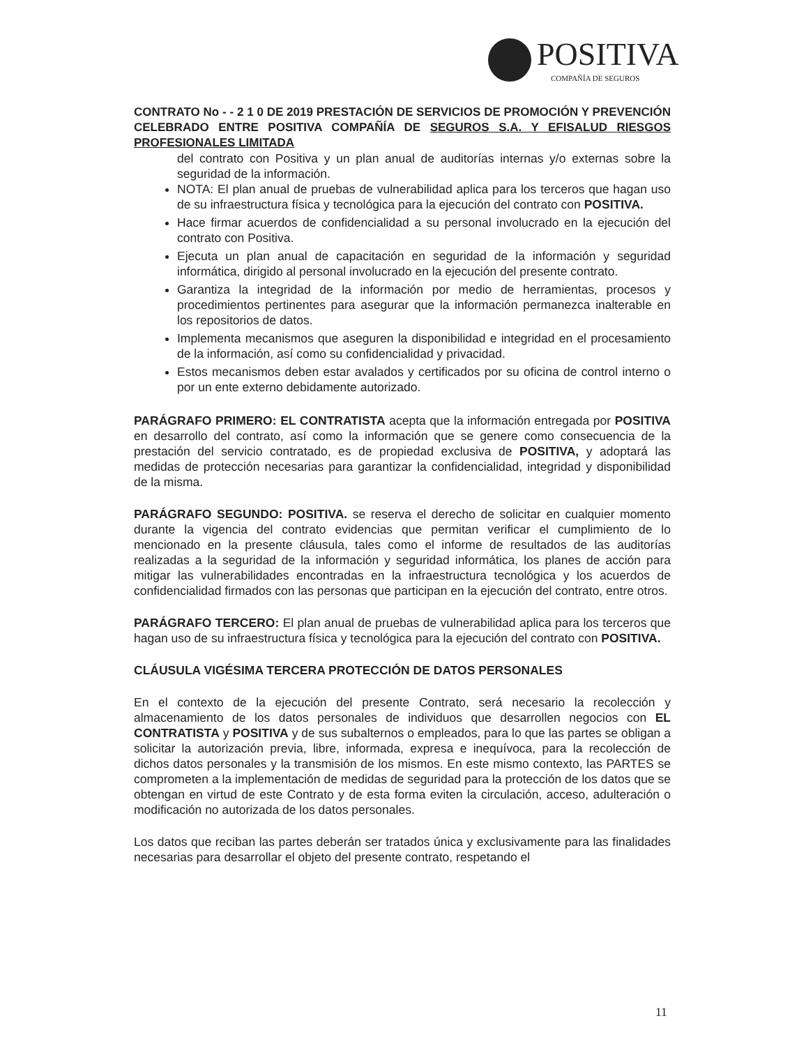POSITIVA
COMPAÑÍA DE SEGUROS
CONTRATO No - - 2 1 0 DE 2019 PRESTACIÓN DE SERVICIOS DE PROMOCIÓN Y PREVENCIÓN CELEBRADO ENTRE POSITIVA COMPAÑÍA DE SEGUROS S.A. Y EFISALUD RIESGOS PROFESIONALES LIMITADA
del contrato con Positiva y un plan anual de auditorías internas y/o externas sobre la seguridad de la información.
NOTA: El plan anual de pruebas de vulnerabilidad aplica para los terceros que hagan uso de su infraestructura física y tecnológica para la ejecución del contrato con POSITIVA.
Hace firmar acuerdos de confidencialidad a su personal involucrado en la ejecución del contrato con Positiva.
Ejecuta un plan anual de capacitación en seguridad de la información y seguridad informática, dirigido al personal involucrado en la ejecución del presente contrato.
Garantiza la integridad de la información por medio de herramientas, procesos y procedimientos pertinentes para asegurar que la información permanezca inalterable en los repositorios de datos.
Implementa mecanismos que aseguren la disponibilidad e integridad en el procesamiento de la información, así como su confidencialidad y privacidad.
Estos mecanismos deben estar avalados y certificados por su oficina de control interno o por un ente externo debidamente autorizado.
PARÁGRAFO PRIMERO: EL CONTRATISTA acepta que la información entregada por POSITIVA en desarrollo del contrato, así como la información que se genere como consecuencia de la prestación del servicio contratado, es de propiedad exclusiva de POSITIVA, y adoptará las medidas de protección necesarias para garantizar la confidencialidad, integridad y disponibilidad de la misma.
PARÁGRAFO SEGUNDO: POSITIVA. se reserva el derecho de solicitar en cualquier momento durante la vigencia del contrato evidencias que permitan verificar el cumplimiento de lo mencionado en la presente cláusula, tales como el informe de resultados de las auditorías realizadas a la seguridad de la información y seguridad informática, los planes de acción para mitigar las vulnerabilidades encontradas en la infraestructura tecnológica y los acuerdos de confidencialidad firmados con las personas que participan en la ejecución del contrato, entre otros.
PARÁGRAFO TERCERO: El plan anual de pruebas de vulnerabilidad aplica para los terceros que hagan uso de su infraestructura física y tecnológica para la ejecución del contrato con POSITIVA.
CLÁUSULA VIGÉSIMA TERCERA PROTECCIÓN DE DATOS PERSONALES
En el contexto de la ejecución del presente Contrato, será necesario la recolección y almacenamiento de los datos personales de individuos que desarrollen negocios con EL CONTRATISTA y POSITIVA y de sus subalternos o empleados, para lo que las partes se obligan a solicitar la autorización previa, libre, informada, expresa e inequívoca, para la recolección de dichos datos personales y la transmisión de los mismos. En este mismo contexto, las PARTES se comprometen a la implementación de medidas de seguridad para la protección de los datos que se obtengan en virtud de este Contrato y de esta forma eviten la circulación, acceso, adulteración o modificación no autorizada de los datos personales.
Los datos que reciban las partes deberán ser tratados única y exclusivamente para las finalidades necesarias para desarrollar el objeto del presente contrato, respetando el
11